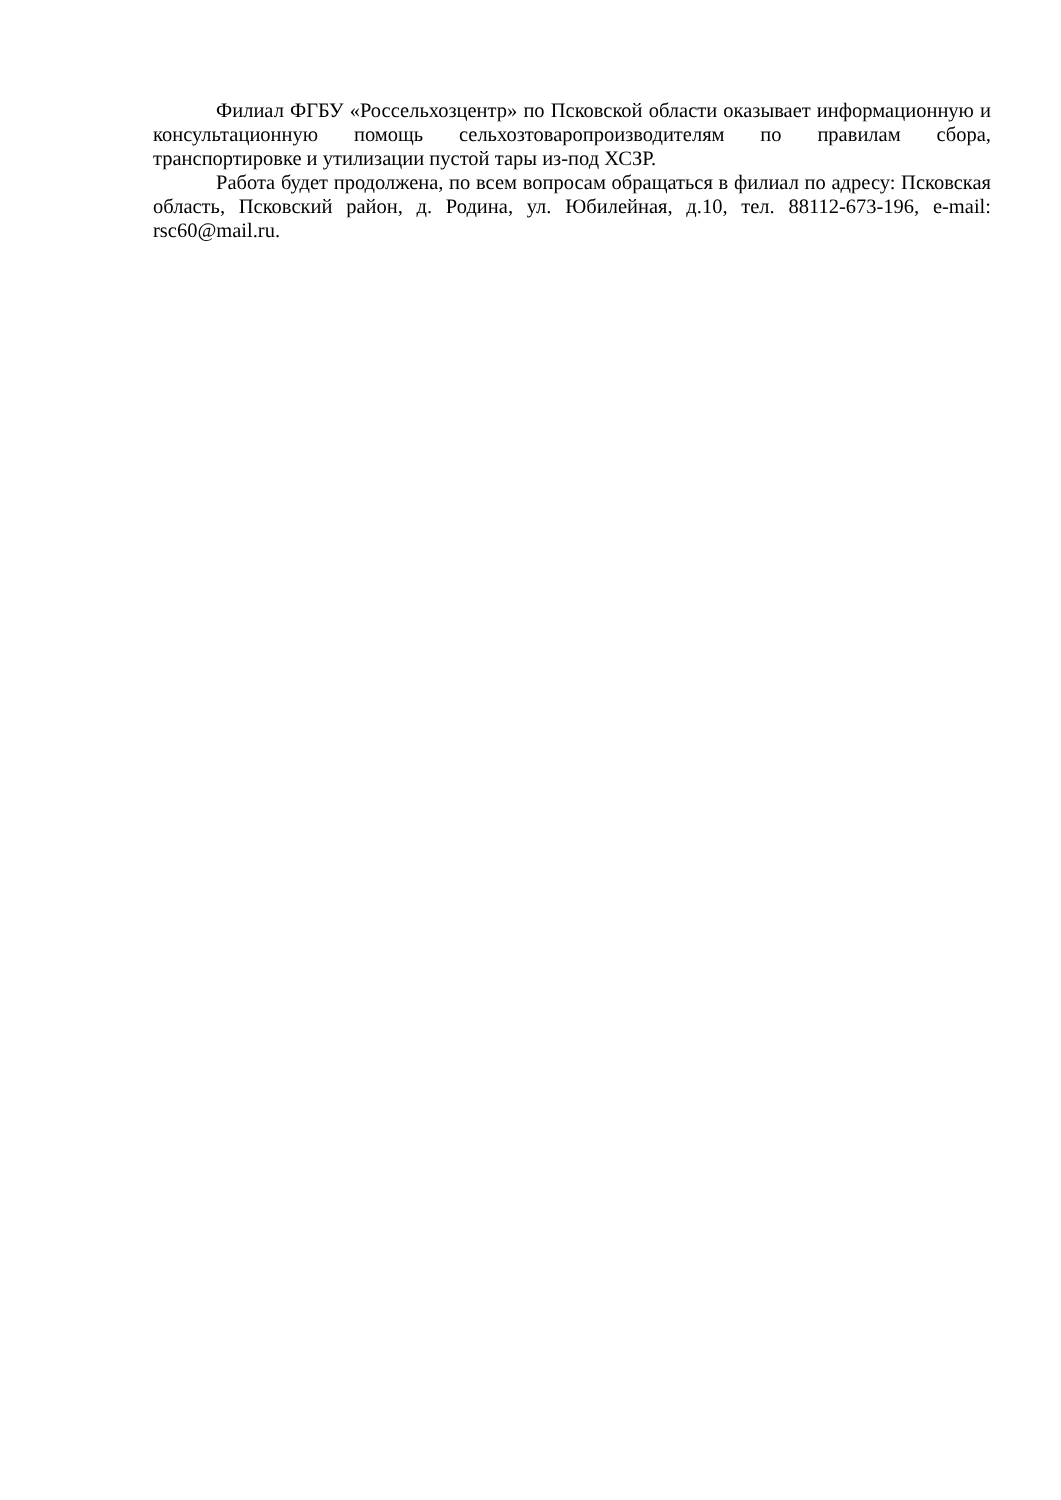Филиал ФГБУ «Россельхозцентр» по Псковской области оказывает информационную и консультационную помощь сельхозтоваропроизводителям по правилам сбора, транспортировке и утилизации пустой тары из-под ХСЗР.
Работа будет продолжена, по всем вопросам обращаться в филиал по адресу: Псковская область, Псковский район, д. Родина, ул. Юбилейная, д.10, тел. 88112-673-196, e-mail: rsc60@mail.ru.